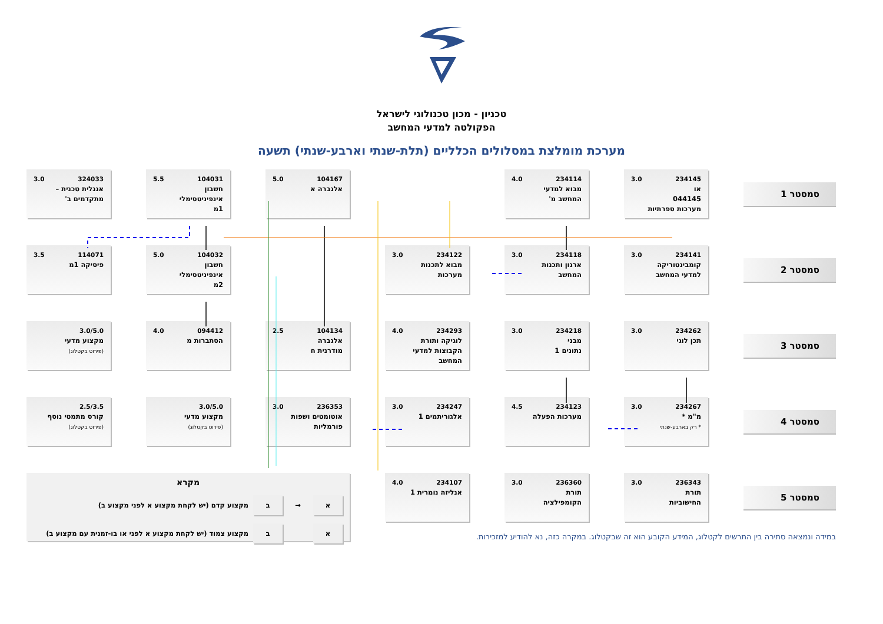טכניון - מכון טכנולוגי לישראל
הפקולטה למדעי המחשב
מערכת מומלצת במסלולים הכלליים (תלת-שנתי וארבע-שנתי) תשעה
סמסטר 1
234145 3.0
או
044145
מערכות ספרתיות
234114 4.0
מבוא למדעי
המחשב מ'
104167 5.0
אלגברה א
104031 5.5
חשבון
אינפיניטסימלי
1מ
324033 3.0
אנגלית טכנית –
מתקדמים ב'
סמסטר 2
234141 3.0
קומבינטוריקה
למדעי המחשב
234118 3.0
ארגון ותכנות
המחשב
234122 3.0
מבוא לתכנות
מערכות
104032 5.0
חשבון
אינפיניטסימלי
2מ
114071 3.5
פיסיקה 1מ
סמסטר 3
234262 3.0
תכן לוגי
234218 3.0
מבני
נתונים 1
234293 4.0
לוגיקה ותורת
הקבוצות למדעי
המחשב
104134 2.5
אלגברה
מודרנית ח
094412 4.0
הסתברות מ
3.0/5.0
מקצוע מדעי
(פירוט בקטלוג)
סמסטר 4
234267 3.0
מ"מ *
* רק בארבע-שנתי
234123 4.5
מערכות הפעלה
234247 3.0
אלגוריתמים 1
236353 3.0
אוטומטים ושפות
פורמליות
3.0/5.0
מקצוע מדעי
(פירוט בקטלוג)
2.5/3.5
קורס מתמטי נוסף
(פירוט בקטלוג)
סמסטר 5
236343 3.0
תורת
החישוביות
236360 3.0
תורת
הקומפילציה
234107 4.0
אנליזה נומרית 1
מקרא
א
→
ב
מקצוע קדם (יש לקחת מקצוע א לפני מקצוע ב)
א ב
מקצוע צמוד (יש לקחת מקצוע א לפני או בו-זמנית עם מקצוע ב)
במידה ונמצאה סתירה בין התרשים לקטלוג, המידע הקובע הוא זה שבקטלוג. במקרה כזה, נא להודיע למזכירות.